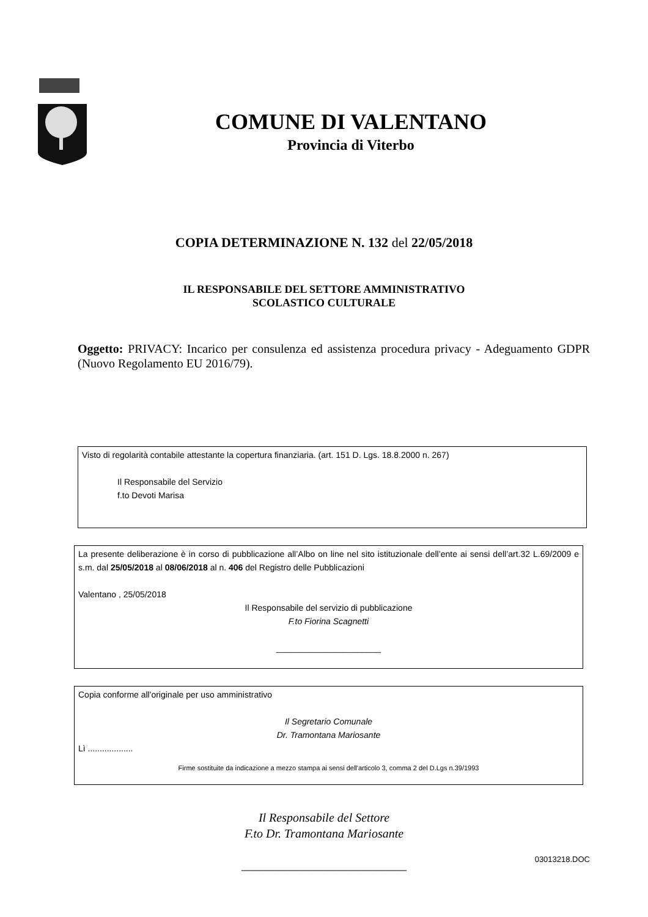COMUNE DI VALENTANO
Provincia di Viterbo
COPIA DETERMINAZIONE N. 132 del 22/05/2018
IL RESPONSABILE DEL SETTORE AMMINISTRATIVO
SCOLASTICO CULTURALE
Oggetto: PRIVACY: Incarico per consulenza ed assistenza procedura privacy - Adeguamento GDPR (Nuovo Regolamento EU 2016/79).
Visto di regolarità contabile attestante la copertura finanziaria. (art. 151 D. Lgs. 18.8.2000 n. 267)
Il Responsabile del Servizio
f.to Devoti Marisa
La presente deliberazione è in corso di pubblicazione all’Albo on line nel sito istituzionale dell’ente ai sensi dell’art.32 L.69/2009 e s.m. dal 25/05/2018 al 08/06/2018 al n. 406 del Registro delle Pubblicazioni
Valentano , 25/05/2018
Il Responsabile del servizio di pubblicazione
F.to Fiorina Scagnetti
______________________
Copia conforme all'originale per uso amministrativo
Il Segretario Comunale
Dr. Tramontana Mariosante
Lì ...................
Firme sostituite da indicazione a mezzo stampa ai sensi dell'articolo 3, comma 2 del D.Lgs n.39/1993
Il Responsabile del Settore
F.to Dr. Tramontana Mariosante
___________________________
03013218.DOC